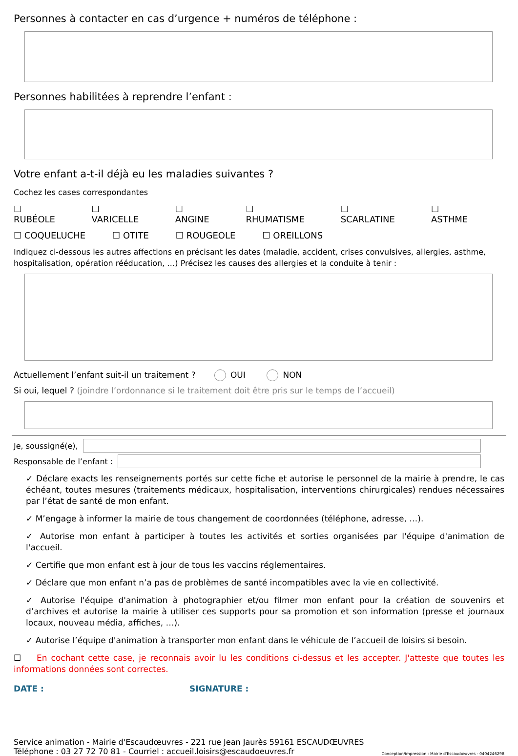Personnes à contacter en cas d’urgence + numéros de téléphone :
Personnes habilitées à reprendre l’enfant :
Votre enfant a-t-il déjà eu les maladies suivantes ?
Cochez les cases correspondantes
☐ RUBÉOLE ☐ VARICELLE ☐ ANGINE ☐ RHUMATISME ☐ SCARLATINE ☐ ASTHME
☐ COQUELUCHE ☐ OTITE ☐ ROUGEOLE ☐ OREILLONS
Indiquez ci-dessous les autres affections en précisant les dates (maladie, accident, crises convulsives, allergies, asthme, hospitalisation, opération rééducation, …) Précisez les causes des allergies et la conduite à tenir :
Actuellement l’enfant suit-il un traitement ? OUI NON
Si oui, lequel ? (joindre l’ordonnance si le traitement doit être pris sur le temps de l’accueil)
Je, soussigné(e),
Responsable de l’enfant :
✓ Déclare exacts les renseignements portés sur cette fiche et autorise le personnel de la mairie à prendre, le cas échéant, toutes mesures (traitements médicaux, hospitalisation, interventions chirurgicales) rendues nécessaires par l’état de santé de mon enfant.
✓ M’engage à informer la mairie de tous changement de coordonnées (téléphone, adresse, …).
✓ Autorise mon enfant à participer à toutes les activités et sorties organisées par l'équipe d'animation de l'accueil.
✓ Certifie que mon enfant est à jour de tous les vaccins réglementaires.
✓ Déclare que mon enfant n’a pas de problèmes de santé incompatibles avec la vie en collectivité.
✓ Autorise l'équipe d'animation à photographier et/ou filmer mon enfant pour la création de souvenirs et d’archives et autorise la mairie à utiliser ces supports pour sa promotion et son information (presse et journaux locaux, nouveau média, affiches, …).
✓ Autorise l’équipe d'animation à transporter mon enfant dans le véhicule de l’accueil de loisirs si besoin.
☐ En cochant cette case, je reconnais avoir lu les conditions ci-dessus et les accepter. J'atteste que toutes les informations données sont correctes.
DATE : SIGNATURE :
Service animation - Mairie d'Escaudœuvres - 221 rue Jean Jaurès 59161 ESCAUDŒUVRES
Téléphone : 03 27 72 70 81 - Courriel : accueil.loisirs@escaudoeuvres.fr
Conception/impression : Mairie d'Escaudœuvres - 0404246298